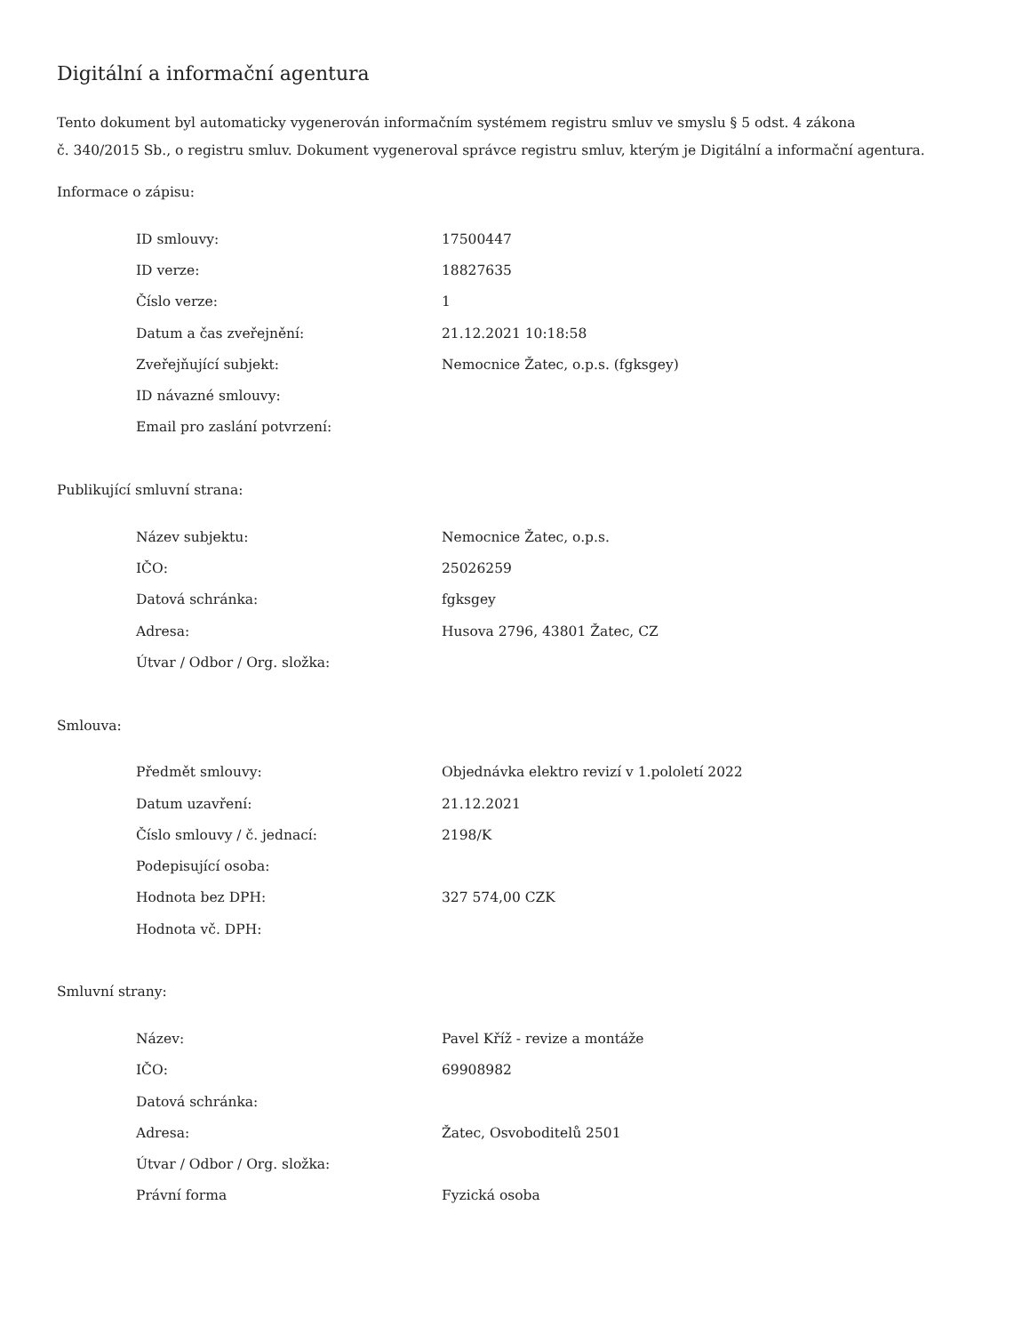Digitální a informační agentura
Tento dokument byl automaticky vygenerován informačním systémem registru smluv ve smyslu § 5 odst. 4 zákona
č. 340/2015 Sb., o registru smluv. Dokument vygeneroval správce registru smluv, kterým je Digitální a informační agentura.
Informace o zápisu:
| ID smlouvy: | 17500447 |
| ID verze: | 18827635 |
| Číslo verze: | 1 |
| Datum a čas zveřejnění: | 21.12.2021 10:18:58 |
| Zveřejňující subjekt: | Nemocnice Žatec, o.p.s. (fgksgey) |
| ID návazné smlouvy: | |
| Email pro zaslání potvrzení: | |
Publikující smluvní strana:
| Název subjektu: | Nemocnice Žatec, o.p.s. |
| IČO: | 25026259 |
| Datová schránka: | fgksgey |
| Adresa: | Husova 2796, 43801 Žatec, CZ |
| Útvar / Odbor / Org. složka: | |
Smlouva:
| Předmět smlouvy: | Objednávka elektro revizí v 1.pololetí 2022 |
| Datum uzavření: | 21.12.2021 |
| Číslo smlouvy / č. jednací: | 2198/K |
| Podepisující osoba: | |
| Hodnota bez DPH: | 327 574,00 CZK |
| Hodnota vč. DPH: | |
Smluvní strany:
| Název: | Pavel Kříž - revize a montáže |
| IČO: | 69908982 |
| Datová schránka: | |
| Adresa: | Žatec, Osvoboditelů 2501 |
| Útvar / Odbor / Org. složka: | |
| Právní forma | Fyzická osoba |